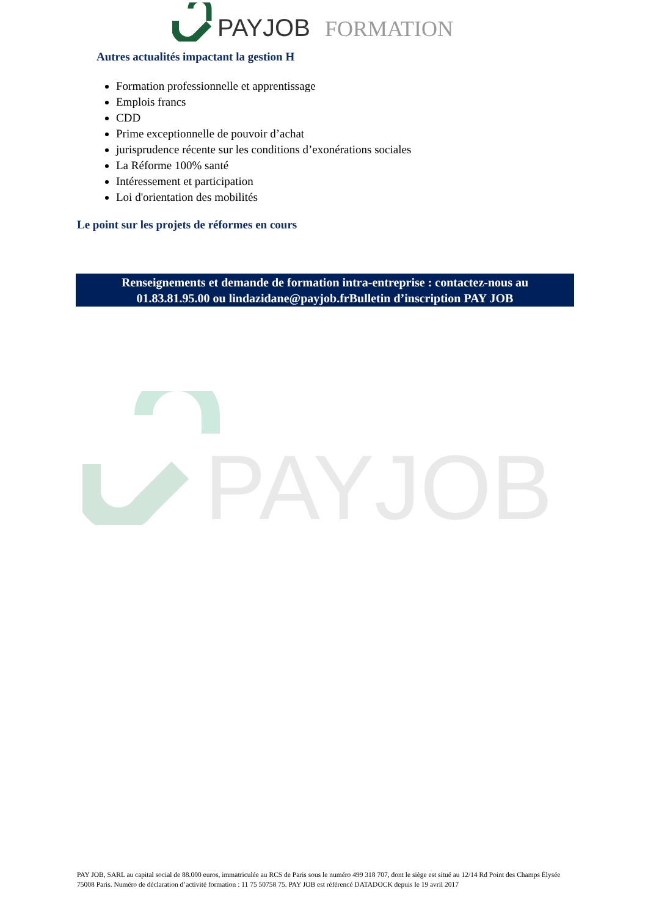PAYJOB FORMATION
Autres actualités impactant la gestion H
Formation professionnelle et apprentissage
Emplois francs
CDD
Prime exceptionnelle de pouvoir d’achat
jurisprudence récente sur les conditions d’exonérations sociales
La Réforme 100% santé
Intéressement et participation
Loi d'orientation des mobilités
Le point sur les projets de réformes en cours
Renseignements et demande de formation intra-entreprise : contactez-nous au
01.83.81.95.00 ou lindazidane@payjob.frBulletin d’inscription PAY JOB
PAYJOB
PAY JOB, SARL au capital social de 88.000 euros, immatriculée au RCS de Paris sous le numéro 499 318 707, dont le siège est situé au 12/14 Rd Point des Champs Élysée 75008 Paris. Numéro de déclaration d’activité formation : 11 75 50758 75. PAY JOB est référencé DATADOCK depuis le 19 avril 2017